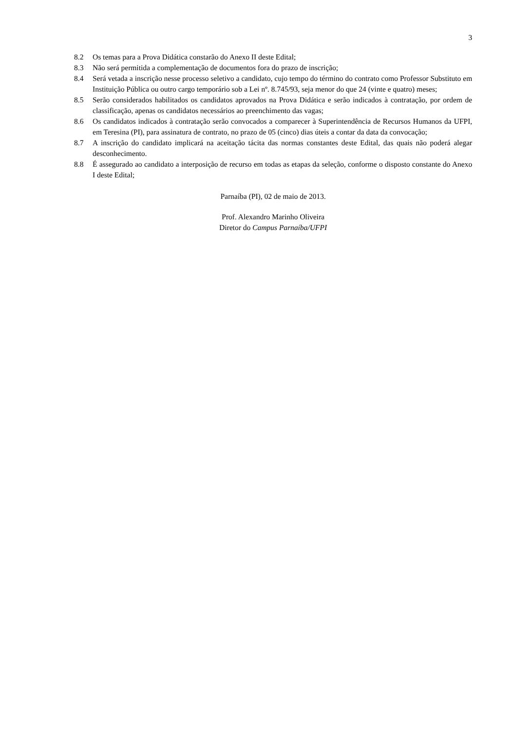3
8.2 Os temas para a Prova Didática constarão do Anexo II deste Edital;
8.3 Não será permitida a complementação de documentos fora do prazo de inscrição;
8.4 Será vetada a inscrição nesse processo seletivo a candidato, cujo tempo do término do contrato como Professor Substituto em Instituição Pública ou outro cargo temporário sob a Lei nº. 8.745/93, seja menor do que 24 (vinte e quatro) meses;
8.5 Serão considerados habilitados os candidatos aprovados na Prova Didática e serão indicados à contratação, por ordem de classificação, apenas os candidatos necessários ao preenchimento das vagas;
8.6 Os candidatos indicados à contratação serão convocados a comparecer à Superintendência de Recursos Humanos da UFPI, em Teresina (PI), para assinatura de contrato, no prazo de 05 (cinco) dias úteis a contar da data da convocação;
8.7 A inscrição do candidato implicará na aceitação tácita das normas constantes deste Edital, das quais não poderá alegar desconhecimento.
8.8 É assegurado ao candidato a interposição de recurso em todas as etapas da seleção, conforme o disposto constante do Anexo I deste Edital;
Parnaíba (PI), 02 de maio de 2013.
Prof. Alexandro Marinho Oliveira
Diretor do Campus Parnaíba/UFPI